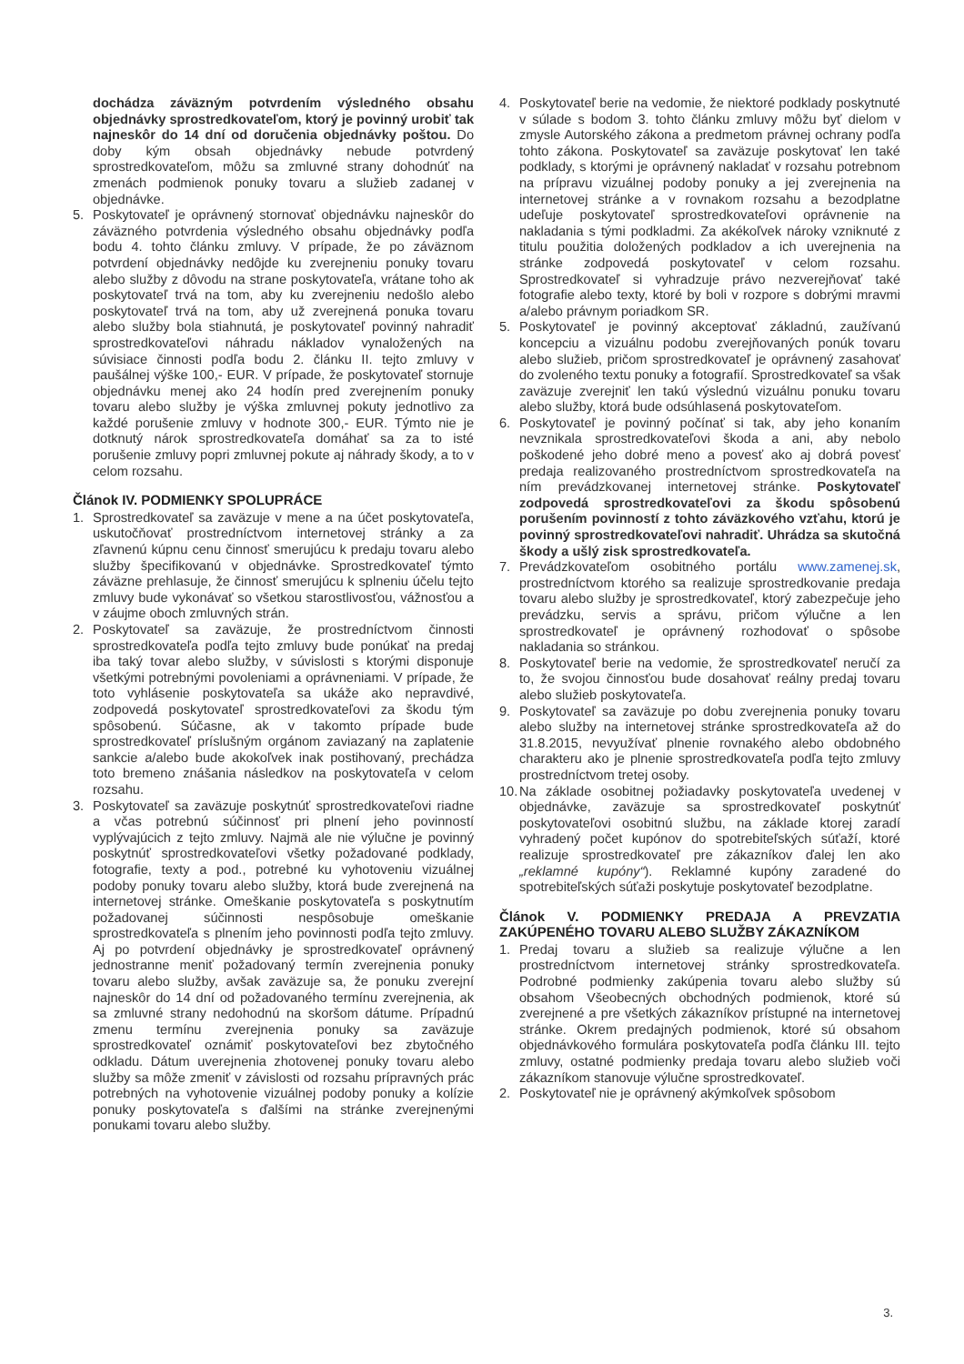dochádza záväzným potvrdením výsledného obsahu objednávky sprostredkovateľom, ktorý je povinný urobiť tak najneskôr do 14 dní od doručenia objednávky poštou. Do doby kým obsah objednávky nebude potvrdený sprostredkovateľom, môžu sa zmluvné strany dohodnúť na zmenách podmienok ponuky tovaru a služieb zadanej v objednávke.
5. Poskytovateľ je oprávnený stornovať objednávku najneskôr do záväzného potvrdenia výsledného obsahu objednávky podľa bodu 4. tohto článku zmluvy. V prípade, že po záväznom potvrdení objednávky nedôjde ku zverejneniu ponuky tovaru alebo služby z dôvodu na strane poskytovateľa, vrátane toho ak poskytovateľ trvá na tom, aby ku zverejneniu nedošlo alebo poskytovateľ trvá na tom, aby už zverejnená ponuka tovaru alebo služby bola stiahnutá, je poskytovateľ povinný nahradiť sprostredkovateľovi náhradu nákladov vynaložených na súvisiace činnosti podľa bodu 2. článku II. tejto zmluvy v paušálnej výške 100,- EUR. V prípade, že poskytovateľ stornuje objednávku menej ako 24 hodín pred zverejnením ponuky tovaru alebo služby je výška zmluvnej pokuty jednotlivo za každé porušenie zmluvy v hodnote 300,- EUR. Týmto nie je dotknutý nárok sprostredkovateľa domáhať sa za to isté porušenie zmluvy popri zmluvnej pokute aj náhrady škody, a to v celom rozsahu.
Článok IV. PODMIENKY SPOLUPRÁCE
1. Sprostredkovateľ sa zaväzuje v mene a na účet poskytovateľa, uskutočňovať prostredníctvom internetovej stránky a za zľavnenú kúpnu cenu činnosť smerujúcu k predaju tovaru alebo služby špecifikovanú v objednávke. Sprostredkovateľ týmto záväzne prehlasuje, že činnosť smerujúcu k splneniu účelu tejto zmluvy bude vykonávať so všetkou starostlivosťou, vážnosťou a v záujme oboch zmluvných strán.
2. Poskytovateľ sa zaväzuje, že prostredníctvom činnosti sprostredkovateľa podľa tejto zmluvy bude ponúkať na predaj iba taký tovar alebo služby, v súvislosti s ktorými disponuje všetkými potrebnými povoleniami a oprávneniami. V prípade, že toto vyhlásenie poskytovateľa sa ukáže ako nepravdivé, zodpovedá poskytovateľ sprostredkovateľovi za škodu tým spôsobenú. Súčasne, ak v takomto prípade bude sprostredkovateľ príslušným orgánom zaviazaný na zaplatenie sankcie a/alebo bude akokoľvek inak postihovaný, prechádza toto bremeno znášania následkov na poskytovateľa v celom rozsahu.
3. Poskytovateľ sa zaväzuje poskytnúť sprostredkovateľovi riadne a včas potrebnú súčinnosť pri plnení jeho povinností vyplývajúcich z tejto zmluvy. Najmä ale nie výlučne je povinný poskytnúť sprostredkovateľovi všetky požadované podklady, fotografie, texty a pod., potrebné ku vyhotoveniu vizuálnej podoby ponuky tovaru alebo služby, ktorá bude zverejnená na internetovej stránke. Omeškanie poskytovateľa s poskytnutím požadovanej súčinnosti nespôsobuje omeškanie sprostredkovateľa s plnením jeho povinnosti podľa tejto zmluvy. Aj po potvrdení objednávky je sprostredkovateľ oprávnený jednostranne meniť požadovaný termín zverejnenia ponuky tovaru alebo služby, avšak zaväzuje sa, že ponuku zverejní najneskôr do 14 dní od požadovaného termínu zverejnenia, ak sa zmluvné strany nedohodnú na skoršom dátume. Prípadnú zmenu termínu zverejnenia ponuky sa zaväzuje sprostredkovateľ oznámiť poskytovateľovi bez zbytočného odkladu. Dátum uverejnenia zhotovenej ponuky tovaru alebo služby sa môže zmeniť v závislosti od rozsahu prípravných prác potrebných na vyhotovenie vizuálnej podoby ponuky a kolízie ponuky poskytovateľa s ďalšími na stránke zverejnenými ponukami tovaru alebo služby.
4. Poskytovateľ berie na vedomie, že niektoré podklady poskytnuté v súlade s bodom 3. tohto článku zmluvy môžu byť dielom v zmysle Autorského zákona a predmetom právnej ochrany podľa tohto zákona. Poskytovateľ sa zaväzuje poskytovať len také podklady, s ktorými je oprávnený nakladať v rozsahu potrebnom na prípravu vizuálnej podoby ponuky a jej zverejnenia na internetovej stránke a v rovnakom rozsahu a bezodplatne udeľuje poskytovateľ sprostredkovateľovi oprávnenie na nakladania s tými podkladmi. Za akékoľvek nároky vzniknuté z titulu použitia doložených podkladov a ich uverejnenia na stránke zodpovedá poskytovateľ v celom rozsahu. Sprostredkovateľ si vyhradzuje právo nezverejňovať také fotografie alebo texty, ktoré by boli v rozpore s dobrými mravmi a/alebo právnym poriadkom SR.
5. Poskytovateľ je povinný akceptovať základnú, zaužívanú koncepciu a vizuálnu podobu zverejňovaných ponúk tovaru alebo služieb, pričom sprostredkovateľ je oprávnený zasahovať do zvoleného textu ponuky a fotografií. Sprostredkovateľ sa však zaväzuje zverejniť len takú výslednú vizuálnu ponuku tovaru alebo služby, ktorá bude odsúhlasená poskytovateľom.
6. Poskytovateľ je povinný počínať si tak, aby jeho konaním nevznikala sprostredkovateľovi škoda a ani, aby nebolo poškodené jeho dobré meno a povesť ako aj dobrá povesť predaja realizovaného prostredníctvom sprostredkovateľa na ním prevádzkovanej internetovej stránke. Poskytovateľ zodpovedá sprostredkovateľovi za škodu spôsobenú porušením povinností z tohto záväzkového vzťahu, ktorú je povinný sprostredkovateľovi nahradiť. Uhrádza sa skutočná škody a ušlý zisk sprostredkovateľa.
7. Prevádzkovateľom osobitného portálu www.zamenej.sk, prostredníctvom ktorého sa realizuje sprostredkovanie predaja tovaru alebo služby je sprostredkovateľ, ktorý zabezpečuje jeho prevádzku, servis a správu, pričom výlučne a len sprostredkovateľ je oprávnený rozhodovať o spôsobe nakladania so stránkou.
8. Poskytovateľ berie na vedomie, že sprostredkovateľ neručí za to, že svojou činnosťou bude dosahovať reálny predaj tovaru alebo služieb poskytovateľa.
9. Poskytovateľ sa zaväzuje po dobu zverejnenia ponuky tovaru alebo služby na internetovej stránke sprostredkovateľa až do 31.8.2015, nevyužívať plnenie rovnakého alebo obdobného charakteru ako je plnenie sprostredkovateľa podľa tejto zmluvy prostredníctvom tretej osoby.
10.
Na základe osobitnej požiadavky poskytovateľa uvedenej v objednávke, zaväzuje sa sprostredkovateľ poskytnúť poskytovateľovi osobitnú službu, na základe ktorej zaradí vyhradený počet kupónov do spotrebiteľských súťaží, ktoré realizuje sprostredkovateľ pre zákazníkov ďalej len ako „reklamné kupóny“). Reklamné kupóny zaradené do spotrebiteľských súťaži poskytuje poskytovateľ bezodplatne.
Článok V. PODMIENKY PREDAJA A PREVZATIA ZAKÚPENÉHO TOVARU ALEBO SLUŽBY ZÁKAZNÍKOM
1. Predaj tovaru a služieb sa realizuje výlučne a len prostredníctvom internetovej stránky sprostredkovateľa. Podrobné podmienky zakúpenia tovaru alebo služby sú obsahom Všeobecných obchodných podmienok, ktoré sú zverejnené a pre všetkých zákazníkov prístupné na internetovej stránke. Okrem predajných podmienok, ktoré sú obsahom objednávkového formulára poskytovateľa podľa článku III. tejto zmluvy, ostatné podmienky predaja tovaru alebo služieb voči zákazníkom stanovuje výlučne sprostredkovateľ.
2. Poskytovateľ nie je oprávnený akýmkoľvek spôsobom
3.